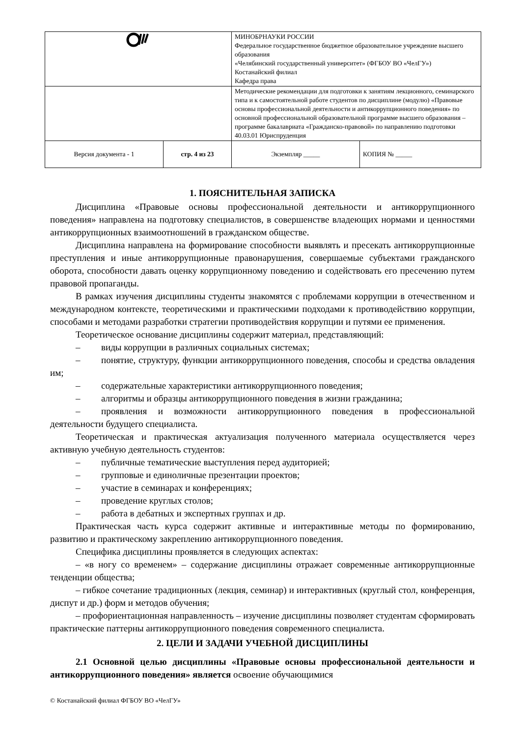| | | МИНОБРНАУКИ РОССИИ Федеральное государственное бюджетное образовательное учреждение высшего образования «Челябинский государственный университет» (ФГБОУ ВО «ЧелГУ») Костанайский филиал Кафедра права | |
| | | Методические рекомендации для подготовки к занятиям лекционного, семинарского типа и к самостоятельной работе студентов по дисциплине (модулю) «Правовые основы профессиональной деятельности и антикоррупционного поведения» по основной профессиональной образовательной программе высшего образования – программе бакалавриата «Гражданско-правовой» по направлению подготовки 40.03.01 Юриспруденция | |
| Версия документа - 1 | стр. 4 из 23 | Экземпляр _____ | КОПИЯ № _____ |
1. ПОЯСНИТЕЛЬНАЯ ЗАПИСКА
Дисциплина «Правовые основы профессиональной деятельности и антикоррупционного поведения» направлена на подготовку специалистов, в совершенстве владеющих нормами и ценностями антикоррупционных взаимоотношений в гражданском обществе.
Дисциплина направлена на формирование способности выявлять и пресекать антикоррупционные преступления и иные антикоррупционные правонарушения, совершаемые субъектами гражданского оборота, способности давать оценку коррупционному поведению и содействовать его пресечению путем правовой пропаганды.
В рамках изучения дисциплины студенты знакомятся с проблемами коррупции в отечественном и международном контексте, теоретическими и практическими подходами к противодействию коррупции, способами и методами разработки стратегии противодействия коррупции и путями ее применения.
Теоретическое основание дисциплины содержит материал, представляющий:
– виды коррупции в различных социальных системах;
– понятие, структуру, функции антикоррупционного поведения, способы и средства овладения им;
– содержательные характеристики антикоррупционного поведения;
– алгоритмы и образцы антикоррупционного поведения в жизни гражданина;
– проявления и возможности антикоррупционного поведения в профессиональной деятельности будущего специалиста.
Теоретическая и практическая актуализация полученного материала осуществляется через активную учебную деятельность студентов:
– публичные тематические выступления перед аудиторией;
– групповые и единоличные презентации проектов;
– участие в семинарах и конференциях;
– проведение круглых столов;
– работа в дебатных и экспертных группах и др.
Практическая часть курса содержит активные и интерактивные методы по формированию, развитию и практическому закреплению антикоррупционного поведения.
Специфика дисциплины проявляется в следующих аспектах:
– «в ногу со временем» – содержание дисциплины отражает современные антикоррупционные тенденции общества;
– гибкое сочетание традиционных (лекция, семинар) и интерактивных (круглый стол, конференция, диспут и др.) форм и методов обучения;
– профориентационная направленность – изучение дисциплины позволяет студентам сформировать практические паттерны антикоррупционного поведения современного специалиста.
2. ЦЕЛИ И ЗАДАЧИ УЧЕБНОЙ ДИСЦИПЛИНЫ
2.1 Основной целью дисциплины «Правовые основы профессиональной деятельности и антикоррупционного поведения» является освоение обучающимися
© Костанайский филиал ФГБОУ ВО «ЧелГУ»